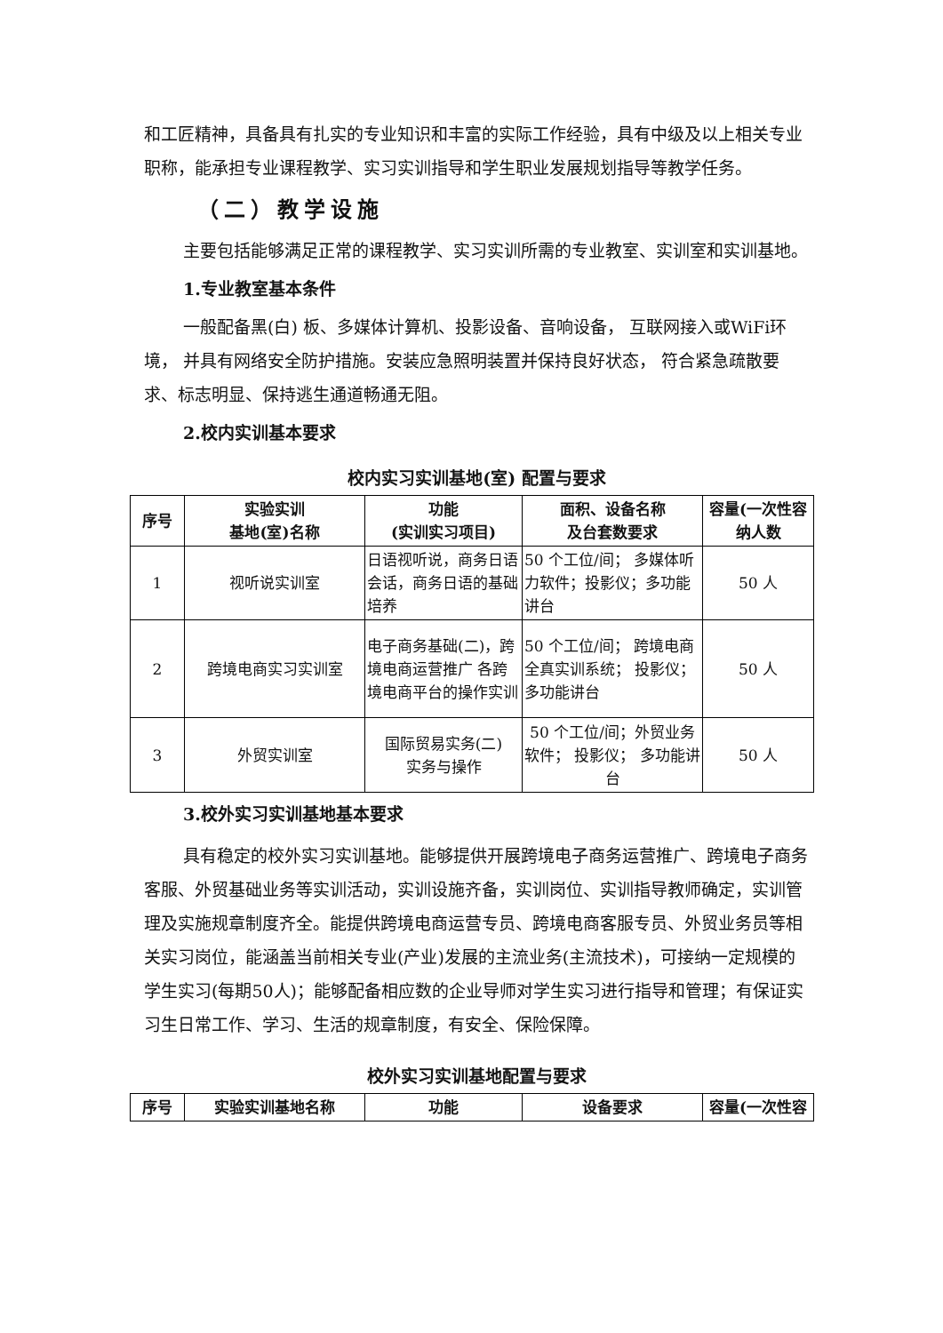和工匠精神，具备具有扎实的专业知识和丰富的实际工作经验，具有中级及以上相关专业职称，能承担专业课程教学、实习实训指导和学生职业发展规划指导等教学任务。
（二）教学设施
主要包括能够满足正常的课程教学、实习实训所需的专业教室、实训室和实训基地。
1.专业教室基本条件
一般配备黑(白) 板、多媒体计算机、投影设备、音响设备， 互联网接入或WiFi环境， 并具有网络安全防护措施。安装应急照明装置并保持良好状态， 符合紧急疏散要求、标志明显、保持逃生通道畅通无阻。
2.校内实训基本要求
校内实习实训基地(室) 配置与要求
| 序号 | 实验实训 基地(室)名称 | 功能 (实训实习项目) | 面积、设备名称 及台套数要求 | 容量(一次性容纳人数 |
| --- | --- | --- | --- | --- |
| 1 | 视听说实训室 | 日语视听说，商务日语会话，商务日语的基础培养 | 50 个工位/间； 多媒体听力软件；投影仪；多功能讲台 | 50 人 |
| 2 | 跨境电商实习实训室 | 电子商务基础(二)，跨境电商运营推广 各跨境电商平台的操作实训 | 50 个工位/间； 跨境电商全真实训系统； 投影仪；多功能讲台 | 50 人 |
| 3 | 外贸实训室 | 国际贸易实务(二) 实务与操作 | 50 个工位/间；外贸业务软件； 投影仪； 多功能讲台 | 50 人 |
3.校外实习实训基地基本要求
具有稳定的校外实习实训基地。能够提供开展跨境电子商务运营推广、跨境电子商务客服、外贸基础业务等实训活动，实训设施齐备，实训岗位、实训指导教师确定，实训管理及实施规章制度齐全。能提供跨境电商运营专员、跨境电商客服专员、外贸业务员等相关实习岗位，能涵盖当前相关专业(产业)发展的主流业务(主流技术)，可接纳一定规模的学生实习(每期50人)；能够配备相应数的企业导师对学生实习进行指导和管理；有保证实习生日常工作、学习、生活的规章制度，有安全、保险保障。
校外实习实训基地配置与要求
| 序号 | 实验实训基地名称 | 功能 | 设备要求 | 容量(一次性容 |
| --- | --- | --- | --- | --- |